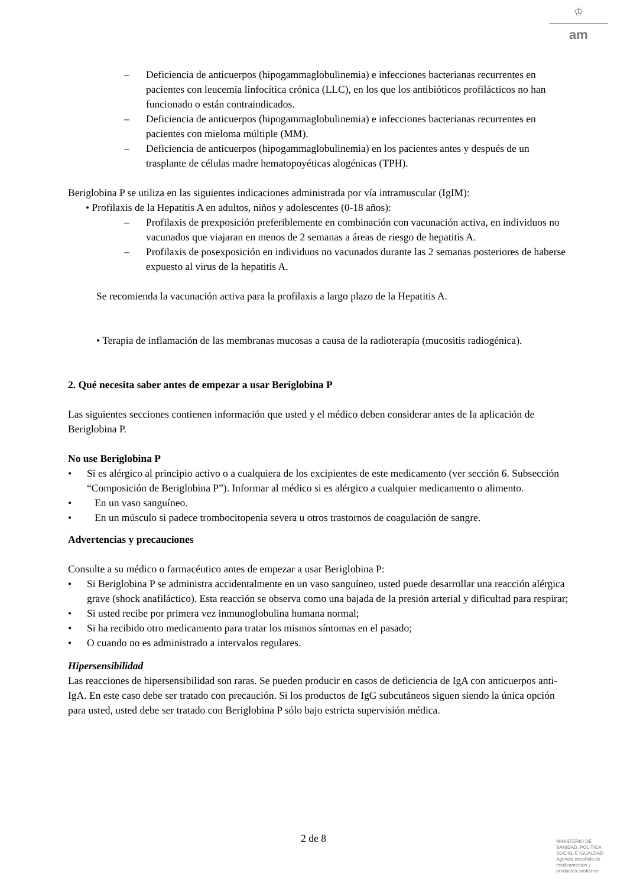♔
am
– Deficiencia de anticuerpos (hipogammaglobulinemia) e infecciones bacterianas recurrentes en pacientes con leucemia linfocítica crónica (LLC), en los que los antibióticos profilácticos no han funcionado o están contraindicados.
– Deficiencia de anticuerpos (hipogammaglobulinemia) e infecciones bacterianas recurrentes en pacientes con mieloma múltiple (MM).
– Deficiencia de anticuerpos (hipogammaglobulinemia) en los pacientes antes y después de un trasplante de células madre hematopoyéticas alogénicas (TPH).
Beriglobina P se utiliza en las siguientes indicaciones administrada por vía intramuscular (IgIM):
• Profilaxis de la Hepatitis A en adultos, niños y adolescentes (0-18 años):
– Profilaxis de prexposición preferiblemente en combinación con vacunación activa, en individuos no vacunados que viajaran en menos de 2 semanas a áreas de riesgo de hepatitis A.
– Profilaxis de posexposición en individuos no vacunados durante las 2 semanas posteriores de haberse expuesto al virus de la hepatitis A.
Se recomienda la vacunación activa para la profilaxis a largo plazo de la Hepatitis A.
• Terapia de inflamación de las membranas mucosas a causa de la radioterapia (mucositis radiogénica).
2. Qué necesita saber antes de empezar a usar Beriglobina P
Las siguientes secciones contienen información que usted y el médico deben considerar antes de la aplicación de Beriglobina P.
No use Beriglobina P
• Si es alérgico al principio activo o a cualquiera de los excipientes de este medicamento (ver sección 6. Subsección “Composición de Beriglobina P”). Informar al médico si es alérgico a cualquier medicamento o alimento.
• En un vaso sanguíneo.
• En un músculo si padece trombocitopenia severa u otros trastornos de coagulación de sangre.
Advertencias y precauciones
Consulte a su médico o farmacéutico antes de empezar a usar Beriglobina P:
• Si Beriglobina P se administra accidentalmente en un vaso sanguíneo, usted puede desarrollar una reacción alérgica grave (shock anafiláctico). Esta reacción se observa como una bajada de la presión arterial y dificultad para respirar;
• Si usted recibe por primera vez inmunoglobulina humana normal;
• Si ha recibido otro medicamento para tratar los mismos síntomas en el pasado;
• O cuando no es administrado a intervalos regulares.
Hipersensibilidad
Las reacciones de hipersensibilidad son raras. Se pueden producir en casos de deficiencia de IgA con anticuerpos anti-IgA. En este caso debe ser tratado con precaución. Si los productos de IgG subcutáneos siguen siendo la única opción para usted, usted debe ser tratado con Beriglobina P sólo bajo estricta supervisión médica.
2 de 8
MINISTERIO DE
SANIDAD, POLITICA
SOCIAL E IGUALDAD
Agencia española de
medicamentos y
productos sanitarios